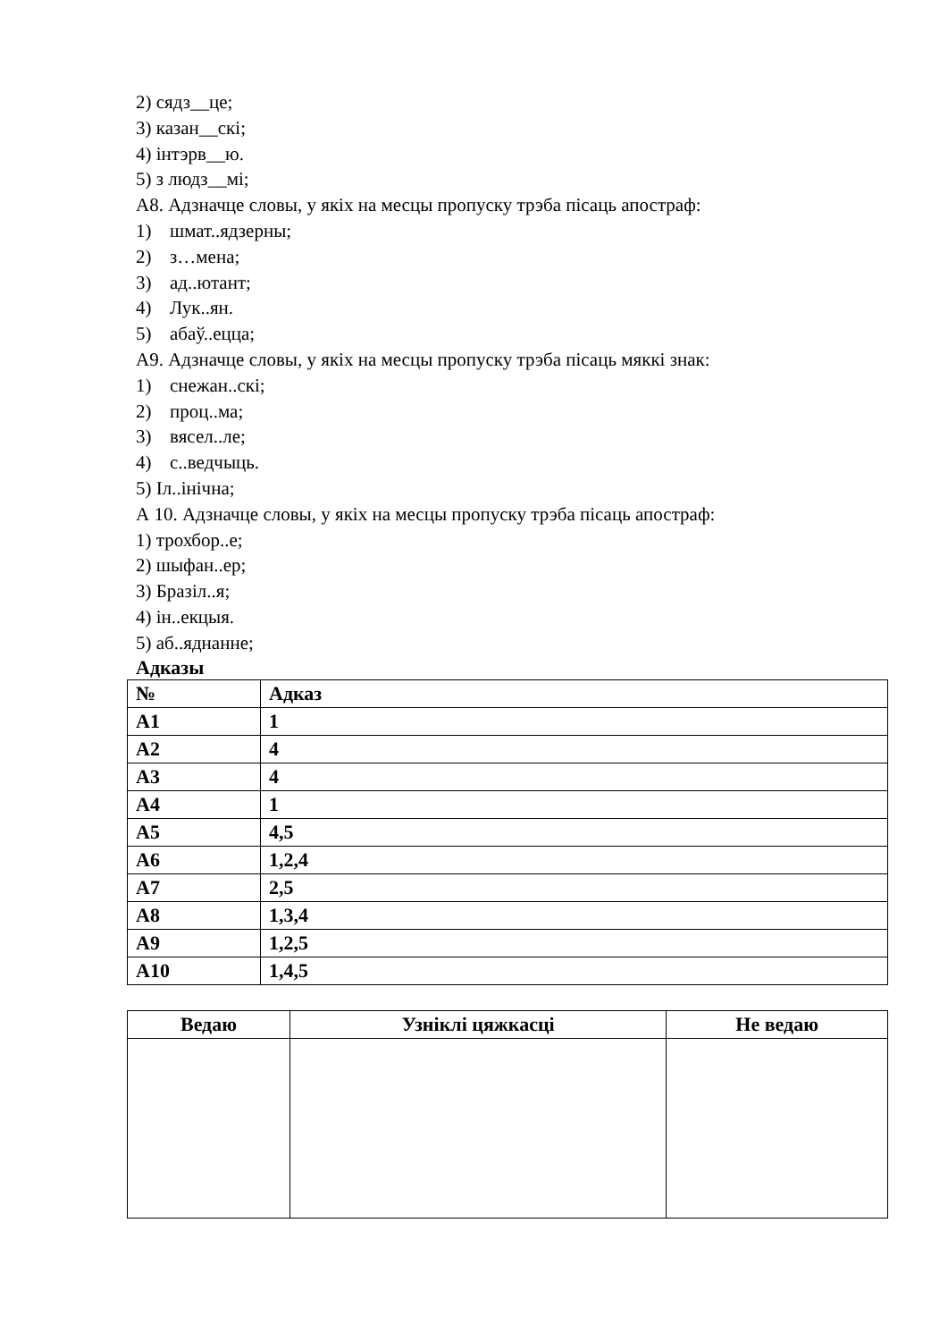2) сядз__це;
3) казан__скі;
4) інтэрв__ю.
5) з людз__мі;
А8. Адзначце словы, у якіх на месцы пропуску трэба пісаць апостраф:
1) шмат..ядзерны;
2) з…мена;
3) ад..ютант;
4) Лук..ян.
5) абаў..ецца;
А9. Адзначце словы, у якіх на месцы пропуску трэба пісаць мяккі знак:
1) снежан..скі;
2) проц..ма;
3) вясел..ле;
4) с..ведчыць.
5) Іл..інічна;
А 10. Адзначце словы, у якіх на месцы пропуску трэба пісаць апостраф:
1) трохбор..е;
2) шыфан..ер;
3) Бразіл..я;
4) ін..екцыя.
5) аб..яднанне;
Адказы
| № | Адказ |
| --- | --- |
| А1 | 1 |
| А2 | 4 |
| А3 | 4 |
| А4 | 1 |
| А5 | 4,5 |
| А6 | 1,2,4 |
| А7 | 2,5 |
| А8 | 1,3,4 |
| А9 | 1,2,5 |
| А10 | 1,4,5 |
| Ведаю | Узніклі цяжкасці | Не ведаю |
| --- | --- | --- |